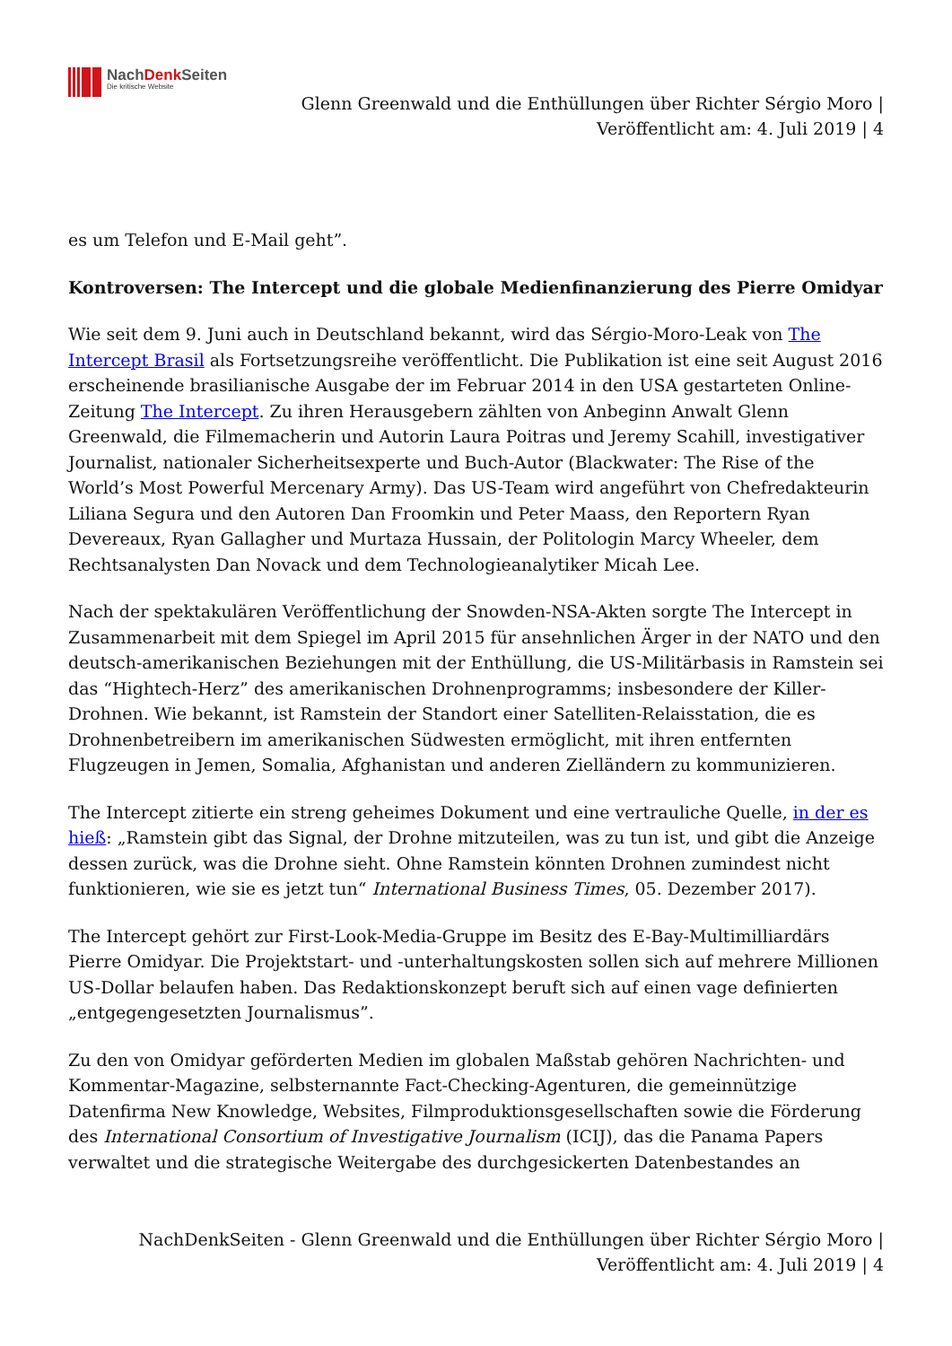NachDenk Seiten
Die kritische Website
Glenn Greenwald und die Enthüllungen über Richter Sérgio Moro |
Veröffentlicht am: 4. Juli 2019 | 4
es um Telefon und E-Mail geht”.
Kontroversen: The Intercept und die globale Medienfinanzierung des Pierre Omidyar
Wie seit dem 9. Juni auch in Deutschland bekannt, wird das Sérgio-Moro-Leak von The Intercept Brasil als Fortsetzungsreihe veröffentlicht. Die Publikation ist eine seit August 2016 erscheinende brasilianische Ausgabe der im Februar 2014 in den USA gestarteten Online-Zeitung The Intercept. Zu ihren Herausgebern zählten von Anbeginn Anwalt Glenn Greenwald, die Filmemacherin und Autorin Laura Poitras und Jeremy Scahill, investigativer Journalist, nationaler Sicherheitsexperte und Buch-Autor (Blackwater: The Rise of the World’s Most Powerful Mercenary Army). Das US-Team wird angeführt von Chefredakteurin Liliana Segura und den Autoren Dan Froomkin und Peter Maass, den Reportern Ryan Devereaux, Ryan Gallagher und Murtaza Hussain, der Politologin Marcy Wheeler, dem Rechtsanalysten Dan Novack und dem Technologieanalytiker Micah Lee.
Nach der spektakulären Veröffentlichung der Snowden-NSA-Akten sorgte The Intercept in Zusammenarbeit mit dem Spiegel im April 2015 für ansehnlichen Ärger in der NATO und den deutsch-amerikanischen Beziehungen mit der Enthüllung, die US-Militärbasis in Ramstein sei das “Hightech-Herz” des amerikanischen Drohnenprogramms; insbesondere der Killer-Drohnen. Wie bekannt, ist Ramstein der Standort einer Satelliten-Relaisstation, die es Drohnenbetreibern im amerikanischen Südwesten ermöglicht, mit ihren entfernten Flugzeugen in Jemen, Somalia, Afghanistan und anderen Zielländern zu kommunizieren.
The Intercept zitierte ein streng geheimes Dokument und eine vertrauliche Quelle, in der es hieß: „Ramstein gibt das Signal, der Drohne mitzuteilen, was zu tun ist, und gibt die Anzeige dessen zurück, was die Drohne sieht. Ohne Ramstein könnten Drohnen zumindest nicht funktionieren, wie sie es jetzt tun“ International Business Times, 05. Dezember 2017).
The Intercept gehört zur First-Look-Media-Gruppe im Besitz des E-Bay-Multimilliardärs Pierre Omidyar. Die Projektstart- und -unterhaltungskosten sollen sich auf mehrere Millionen US-Dollar belaufen haben. Das Redaktionskonzept beruft sich auf einen vage definierten „entgegengesetzten Journalismus”.
Zu den von Omidyar geförderten Medien im globalen Maßstab gehören Nachrichten- und Kommentar-Magazine, selbsternannte Fact-Checking-Agenturen, die gemeinnützige Datenfirma New Knowledge, Websites, Filmproduktionsgesellschaften sowie die Förderung des International Consortium of Investigative Journalism (ICIJ), das die Panama Papers verwaltet und die strategische Weitergabe des durchgesickerten Datenbestandes an
NachDenkSeiten - Glenn Greenwald und die Enthüllungen über Richter Sérgio Moro |
Veröffentlicht am: 4. Juli 2019 | 4